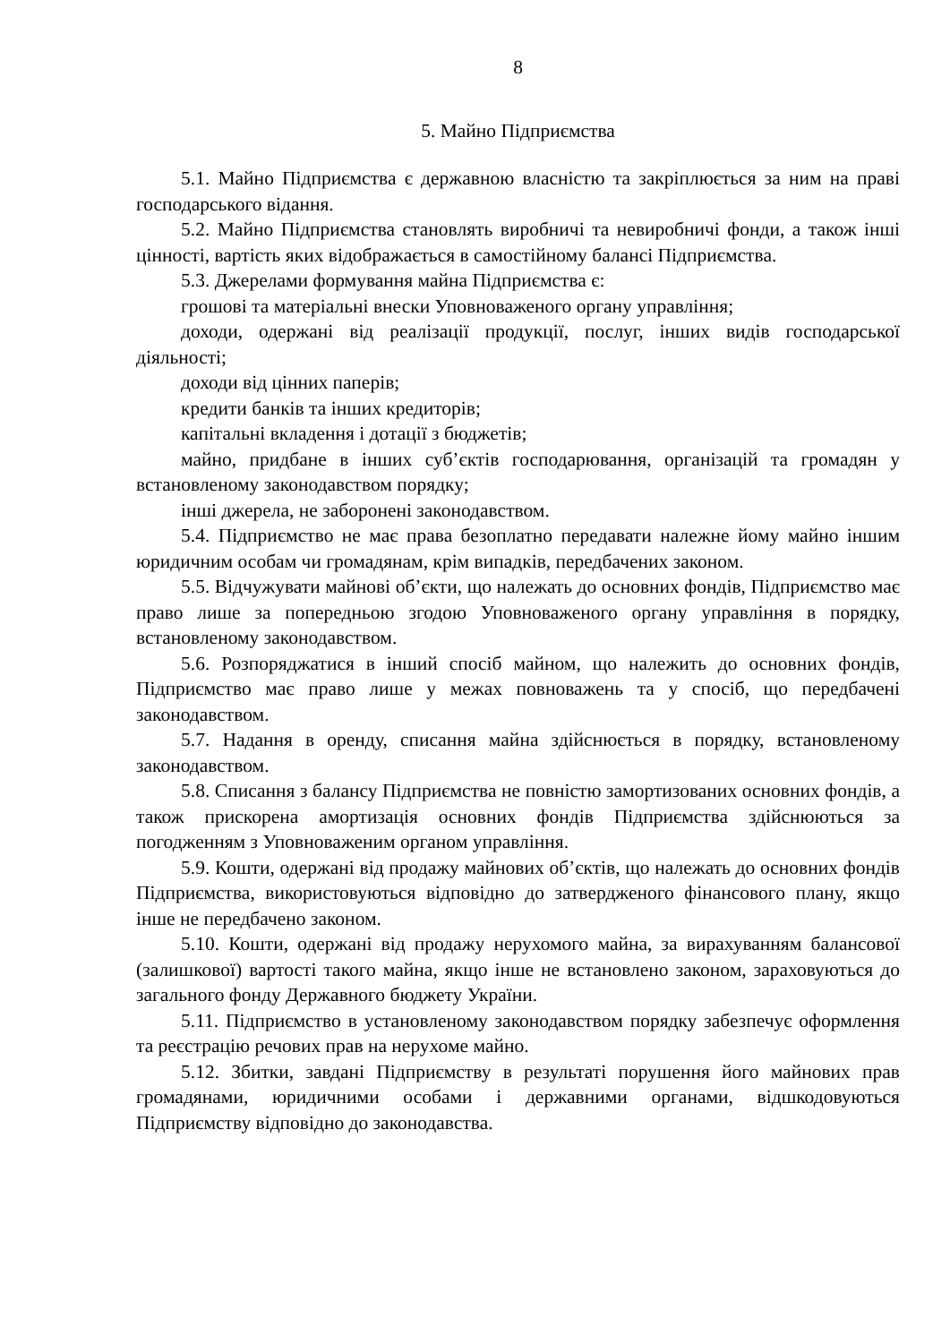8
5. Майно Підприємства
5.1. Майно Підприємства є державною власністю та закріплюється за ним на праві господарського відання.
5.2. Майно Підприємства становлять виробничі та невиробничі фонди, а також інші цінності, вартість яких відображається в самостійному балансі Підприємства.
5.3. Джерелами формування майна Підприємства є:
грошові та матеріальні внески Уповноваженого органу управління;
доходи, одержані від реалізації продукції, послуг, інших видів господарської діяльності;
доходи від цінних паперів;
кредити банків та інших кредиторів;
капітальні вкладення і дотації з бюджетів;
майно, придбане в інших суб’єктів господарювання, організацій та громадян у встановленому законодавством порядку;
інші джерела, не заборонені законодавством.
5.4. Підприємство не має права безоплатно передавати належне йому майно іншим юридичним особам чи громадянам, крім випадків, передбачених законом.
5.5. Відчужувати майнові об’єкти, що належать до основних фондів, Підприємство має право лише за попередньою згодою Уповноваженого органу управління в порядку, встановленому законодавством.
5.6. Розпоряджатися в інший спосіб майном, що належить до основних фондів, Підприємство має право лише у межах повноважень та у спосіб, що передбачені законодавством.
5.7. Надання в оренду, списання майна здійснюється в порядку, встановленому законодавством.
5.8. Списання з балансу Підприємства не повністю замортизованих основних фондів, а також прискорена амортизація основних фондів Підприємства здійснюються за погодженням з Уповноваженим органом управління.
5.9. Кошти, одержані від продажу майнових об’єктів, що належать до основних фондів Підприємства, використовуються відповідно до затвердженого фінансового плану, якщо інше не передбачено законом.
5.10. Кошти, одержані від продажу нерухомого майна, за вирахуванням балансової (залишкової) вартості такого майна, якщо інше не встановлено законом, зараховуються до загального фонду Державного бюджету України.
5.11. Підприємство в установленому законодавством порядку забезпечує оформлення та реєстрацію речових прав на нерухоме майно.
5.12. Збитки, завдані Підприємству в результаті порушення його майнових прав громадянами, юридичними особами і державними органами, відшкодовуються Підприємству відповідно до законодавства.